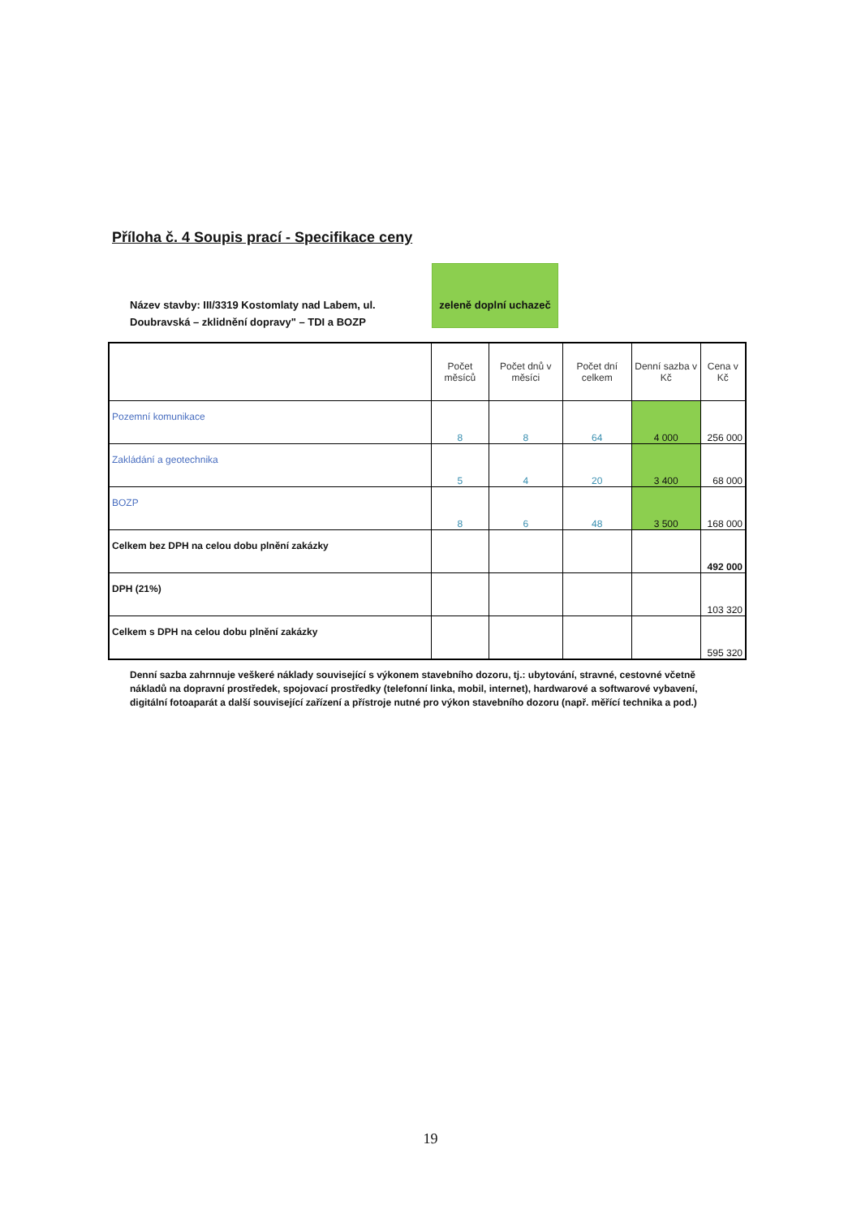Příloha č. 4 Soupis prací - Specifikace ceny
Název stavby: III/3319 Kostomlaty nad Labem, ul. Doubravská – zklidnění dopravy" – TDI a BOZP
zeleně doplní uchazeč
| | Počet měsíců | Počet dnů v měsíci | Počet dní celkem | Denní sazba v Kč | Cena v Kč |
| --- | --- | --- | --- | --- | --- |
| Pozemní komunikace | 8 | 8 | 64 | 4 000 | 256 000 |
| Zakládání a geotechnika | 5 | 4 | 20 | 3 400 | 68 000 |
| BOZP | 8 | 6 | 48 | 3 500 | 168 000 |
| Celkem bez DPH na celou dobu plnění zakázky | | | | | 492 000 |
| DPH (21%) | | | | | 103 320 |
| Celkem s DPH na celou dobu plnění zakázky | | | | | 595 320 |
Denní sazba zahrnnuje veškeré náklady související s výkonem stavebního dozoru, tj.: ubytování, stravné, cestovné včetně nákladů na dopravní prostředek, spojovací prostředky (telefonní linka, mobil, internet), hardwarové a softwarové vybavení, digitální fotoaparát a další související zařízení a přístroje nutné pro výkon stavebního dozoru (např. měřící technika a pod.)
19